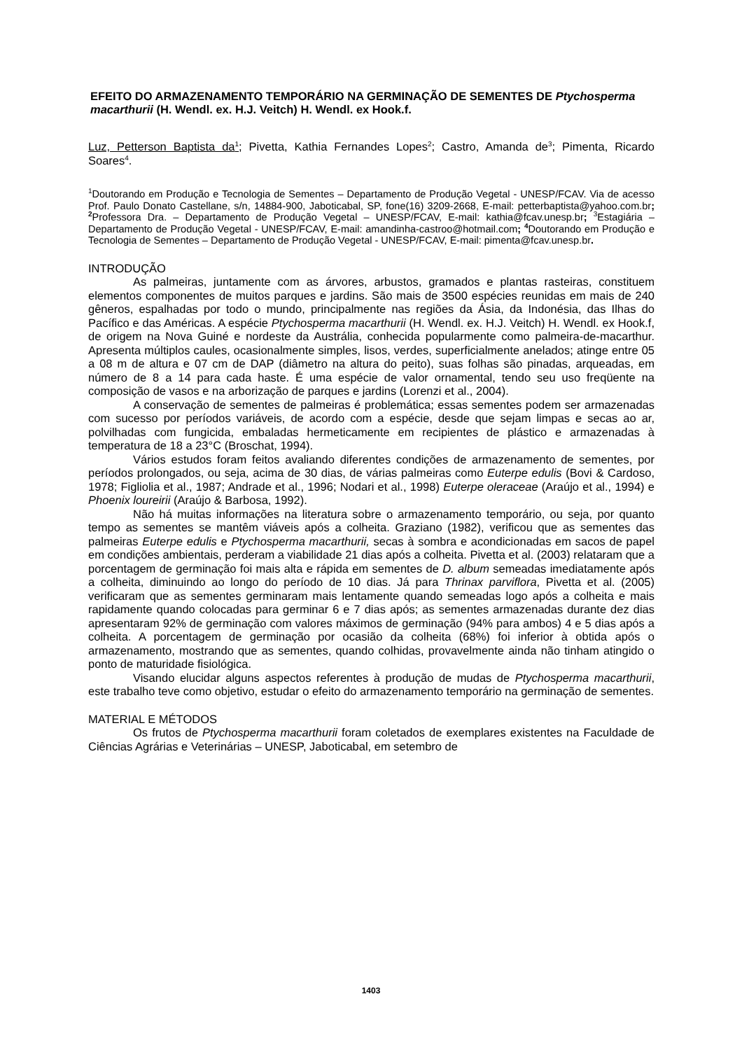EFEITO DO ARMAZENAMENTO TEMPORÁRIO NA GERMINAÇÃO DE SEMENTES DE Ptychosperma macarthurii (H. Wendl. ex. H.J. Veitch) H. Wendl. ex Hook.f.
Luz, Petterson Baptista da<sup>1</sup>; Pivetta, Kathia Fernandes Lopes<sup>2</sup>; Castro, Amanda de<sup>3</sup>; Pimenta, Ricardo Soares<sup>4</sup>.
<sup>1</sup> Doutorando em Produção e Tecnologia de Sementes – Departamento de Produção Vegetal - UNESP/FCAV. Via de acesso Prof. Paulo Donato Castellane, s/n, 14884-900, Jaboticabal, SP, fone(16) 3209-2668, E-mail: petterbaptista@yahoo.com.br; <sup>2</sup>Professora Dra. – Departamento de Produção Vegetal – UNESP/FCAV, E-mail: kathia@fcav.unesp.br; <sup>3</sup>Estagiária – Departamento de Produção Vegetal - UNESP/FCAV, E-mail: amandinha-castroo@hotmail.com; <sup>4</sup>Doutorando em Produção e Tecnologia de Sementes – Departamento de Produção Vegetal - UNESP/FCAV, E-mail: pimenta@fcav.unesp.br.
INTRODUÇÃO
As palmeiras, juntamente com as árvores, arbustos, gramados e plantas rasteiras, constituem elementos componentes de muitos parques e jardins. São mais de 3500 espécies reunidas em mais de 240 gêneros, espalhadas por todo o mundo, principalmente nas regiões da Ásia, da Indonésia, das Ilhas do Pacífico e das Américas. A espécie Ptychosperma macarthurii (H. Wendl. ex. H.J. Veitch) H. Wendl. ex Hook.f, de origem na Nova Guiné e nordeste da Austrália, conhecida popularmente como palmeira-de-macarthur. Apresenta múltiplos caules, ocasionalmente simples, lisos, verdes, superficialmente anelados; atinge entre 05 a 08 m de altura e 07 cm de DAP (diâmetro na altura do peito), suas folhas são pinadas, arqueadas, em número de 8 a 14 para cada haste. É uma espécie de valor ornamental, tendo seu uso freqüente na composição de vasos e na arborização de parques e jardins (Lorenzi et al., 2004).
A conservação de sementes de palmeiras é problemática; essas sementes podem ser armazenadas com sucesso por períodos variáveis, de acordo com a espécie, desde que sejam limpas e secas ao ar, polvilhadas com fungicida, embaladas hermeticamente em recipientes de plástico e armazenadas à temperatura de 18 a 23°C (Broschat, 1994).
Vários estudos foram feitos avaliando diferentes condições de armazenamento de sementes, por períodos prolongados, ou seja, acima de 30 dias, de várias palmeiras como Euterpe edulis (Bovi & Cardoso, 1978; Figliolia et al., 1987; Andrade et al., 1996; Nodari et al., 1998) Euterpe oleraceae (Araújo et al., 1994) e Phoenix loureirii (Araújo & Barbosa, 1992).
Não há muitas informações na literatura sobre o armazenamento temporário, ou seja, por quanto tempo as sementes se mantêm viáveis após a colheita. Graziano (1982), verificou que as sementes das palmeiras Euterpe edulis e Ptychosperma macarthurii, secas à sombra e acondicionadas em sacos de papel em condições ambientais, perderam a viabilidade 21 dias após a colheita. Pivetta et al. (2003) relataram que a porcentagem de germinação foi mais alta e rápida em sementes de D. album semeadas imediatamente após a colheita, diminuindo ao longo do período de 10 dias. Já para Thrinax parviflora, Pivetta et al. (2005) verificaram que as sementes germinaram mais lentamente quando semeadas logo após a colheita e mais rapidamente quando colocadas para germinar 6 e 7 dias após; as sementes armazenadas durante dez dias apresentaram 92% de germinação com valores máximos de germinação (94% para ambos) 4 e 5 dias após a colheita. A porcentagem de germinação por ocasião da colheita (68%) foi inferior à obtida após o armazenamento, mostrando que as sementes, quando colhidas, provavelmente ainda não tinham atingido o ponto de maturidade fisiológica.
Visando elucidar alguns aspectos referentes à produção de mudas de Ptychosperma macarthurii, este trabalho teve como objetivo, estudar o efeito do armazenamento temporário na germinação de sementes.
MATERIAL E MÉTODOS
Os frutos de Ptychosperma macarthurii foram coletados de exemplares existentes na Faculdade de Ciências Agrárias e Veterinárias – UNESP, Jaboticabal, em setembro de
1403